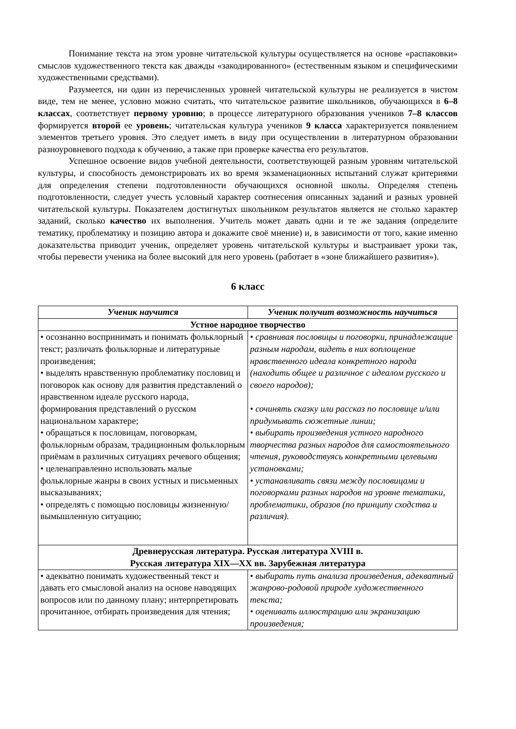Понимание текста на этом уровне читательской культуры осуществляется на основе «распаковки» смыслов художественного текста как дважды «закодированного» (естественным языком и специфическими художественными средствами).
Разумеется, ни один из перечисленных уровней читательской культуры не реализуется в чистом виде, тем не менее, условно можно считать, что читательское развитие школьников, обучающихся в 6–8 классах, соответствует первому уровню; в процессе литературного образования учеников 7–8 классов формируется второй ее уровень; читательская культура учеников 9 класса характеризуется появлением элементов третьего уровня. Это следует иметь в виду при осуществлении в литературном образовании разноуровневого подхода к обучению, а также при проверке качества его результатов.
Успешное освоение видов учебной деятельности, соответствующей разным уровням читательской культуры, и способность демонстрировать их во время экзаменационных испытаний служат критериями для определения степени подготовленности обучающихся основной школы. Определяя степень подготовленности, следует учесть условный характер соотнесения описанных заданий и разных уровней читательской культуры. Показателем достигнутых школьником результатов является не столько характер заданий, сколько качество их выполнения. Учитель может давать одни и те же задания (определите тематику, проблематику и позицию автора и докажите своё мнение) и, в зависимости от того, какие именно доказательства приводит ученик, определяет уровень читательской культуры и выстраивает уроки так, чтобы перевести ученика на более высокий для него уровень (работает в «зоне ближайшего развития»).
6 класс
| Ученик научится | Ученик получит возможность научиться |
| --- | --- |
| Устное народное творчество | |
| • осознанно воспринимать и понимать фольклорный текст; различать фольклорные и литературные произведения; • выделять нравственную проблематику пословиц и поговорок как основу для развития представлений о нравственном идеале русского народа, формирования представлений о русском национальном характере; • обращаться к пословицам, поговоркам, фольклорным образам, традиционным фольклорным приёмам в различных ситуациях речевого общения; • целенаправленно использовать малые фольклорные жанры в своих устных и письменных высказываниях; • определять с помощью пословицы жизненную/вымышленную ситуацию; | • сравнивая пословицы и поговорки, принадлежащие разным народам, видеть в них воплощение нравственного идеала конкретного народа (находить общее и различное с идеалом русского и своего народов); • сочинять сказку или рассказ по пословице и/или придумывать сюжетные линии; • выбирать произведения устного народного творчества разных народов для самостоятельного чтения, руководствуясь конкретными целевыми установками; • устанавливать связи между пословицами и поговорками разных народов на уровне тематики, проблематики, образов (по принципу сходства и различия). |
| Древнерусская литература. Русская литература XVIII в. Русская литература XIX—XX вв. Зарубежная литература | |
| • адекватно понимать художественный текст и давать его смысловой анализ на основе наводящих вопросов или по данному плану; интерпретировать прочитанное, отбирать произведения для чтения; | • выбирать путь анализа произведения, адекватный жанрово-родовой природе художественного текста; • оценивать иллюстрацию или экранизацию произведения; |